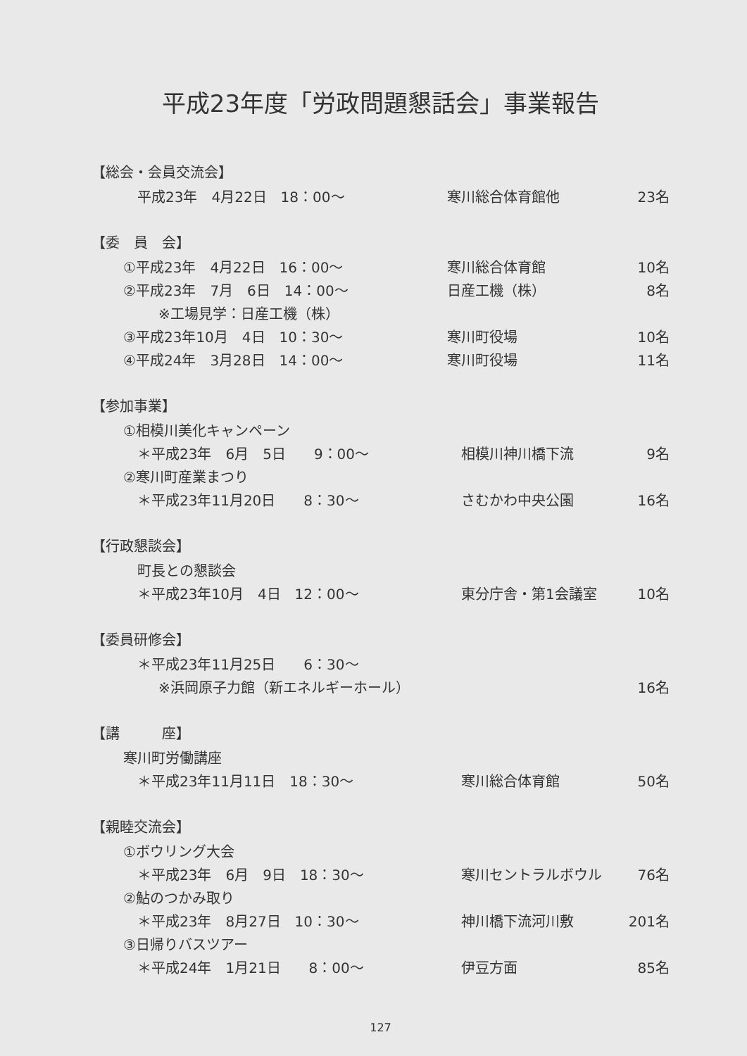平成23年度「労政問題懇話会」事業報告
【総会・会員交流会】
平成23年　4月22日　18：00～ 寒川総合体育館他 23名
【委　員　会】
①平成23年　4月22日　16：00～ 寒川総合体育館 10名
②平成23年　7月　6日　14：00～ 日産工機（株） 8名
※工場見学：日産工機（株）
③平成23年10月　4日　10：30～ 寒川町役場 10名
④平成24年　3月28日　14：00～ 寒川町役場 11名
【参加事業】
①相模川美化キャンペーン
＊平成23年　6月　5日　　9：00～ 相模川神川橋下流 9名
②寒川町産業まつり
＊平成23年11月20日　　8：30～ さむかわ中央公園 16名
【行政懇談会】
町長との懇談会
＊平成23年10月　4日　12：00～ 東分庁舎・第1会議室 10名
【委員研修会】
＊平成23年11月25日　　6：30～
※浜岡原子力館（新エネルギーホール） 16名
【講　　　座】
寒川町労働講座
＊平成23年11月11日　18：30～ 寒川総合体育館 50名
【親睦交流会】
①ボウリング大会
＊平成23年　6月　9日　18：30～ 寒川セントラルボウル 76名
②鮎のつかみ取り
＊平成23年　8月27日　10：30～ 神川橋下流河川敷 201名
③日帰りバスツアー
＊平成24年　1月21日　　8：00～ 伊豆方面 85名
127